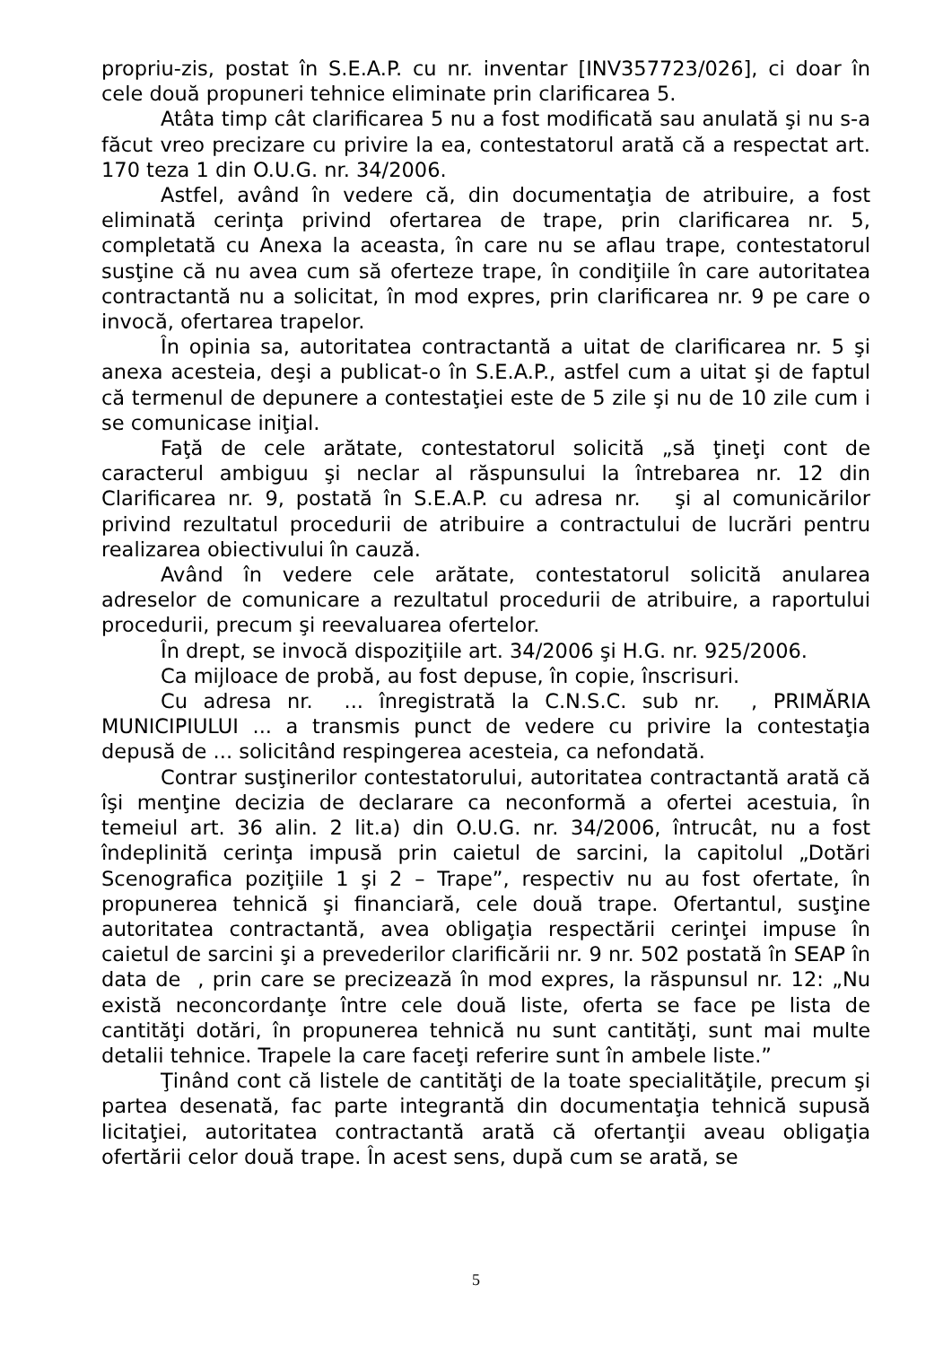propriu-zis, postat în S.E.A.P. cu nr. inventar [INV357723/026], ci doar în cele două propuneri tehnice eliminate prin clarificarea 5.
Atâta timp cât clarificarea 5 nu a fost modificată sau anulată şi nu s-a făcut vreo precizare cu privire la ea, contestatorul arată că a respectat art. 170 teza 1 din O.U.G. nr. 34/2006.
Astfel, având în vedere că, din documentaţia de atribuire, a fost eliminată cerinţa privind ofertarea de trape, prin clarificarea nr. 5, completată cu Anexa la aceasta, în care nu se aflau trape, contestatorul susţine că nu avea cum să oferteze trape, în condiţiile în care autoritatea contractantă nu a solicitat, în mod expres, prin clarificarea nr. 9 pe care o invocă, ofertarea trapelor.
În opinia sa, autoritatea contractantă a uitat de clarificarea nr. 5 şi anexa acesteia, deşi a publicat-o în S.E.A.P., astfel cum a uitat şi de faptul că termenul de depunere a contestaţiei este de 5 zile şi nu de 10 zile cum i se comunicase iniţial.
Faţă de cele arătate, contestatorul solicită „să ţineţi cont de caracterul ambiguu şi neclar al răspunsului la întrebarea nr. 12 din Clarificarea nr. 9, postată în S.E.A.P. cu adresa nr. şi al comunicărilor privind rezultatul procedurii de atribuire a contractului de lucrări pentru realizarea obiectivului în cauză.
Având în vedere cele arătate, contestatorul solicită anularea adreselor de comunicare a rezultatul procedurii de atribuire, a raportului procedurii, precum şi reevaluarea ofertelor.
În drept, se invocă dispoziţiile art. 34/2006 şi H.G. nr. 925/2006.
Ca mijloace de probă, au fost depuse, în copie, înscrisuri.
Cu adresa nr. ... înregistrată la C.N.S.C. sub nr. , PRIMĂRIA MUNICIPIULUI ... a transmis punct de vedere cu privire la contestaţia depusă de ... solicitând respingerea acesteia, ca nefondată.
Contrar susţinerilor contestatorului, autoritatea contractantă arată că îşi menţine decizia de declarare ca neconformă a ofertei acestuia, în temeiul art. 36 alin. 2 lit.a) din O.U.G. nr. 34/2006, întrucât, nu a fost îndeplinită cerinţa impusă prin caietul de sarcini, la capitolul „Dotări Scenografica poziţiile 1 şi 2 – Trape”, respectiv nu au fost ofertate, în propunerea tehnică şi financiară, cele două trape. Ofertantul, susţine autoritatea contractantă, avea obligaţia respectării cerinţei impuse în caietul de sarcini şi a prevederilor clarificării nr. 9 nr. 502 postată în SEAP în data de , prin care se precizează în mod expres, la răspunsul nr. 12: „Nu există neconcordanţe între cele două liste, oferta se face pe lista de cantităţi dotări, în propunerea tehnică nu sunt cantităţi, sunt mai multe detalii tehnice. Trapele la care faceţi referire sunt în ambele liste.”
Ţinând cont că listele de cantităţi de la toate specialităţile, precum şi partea desenată, fac parte integrantă din documentaţia tehnică supusă licitaţiei, autoritatea contractantă arată că ofertanţii aveau obligaţia ofertării celor două trape. În acest sens, după cum se arată, se
5